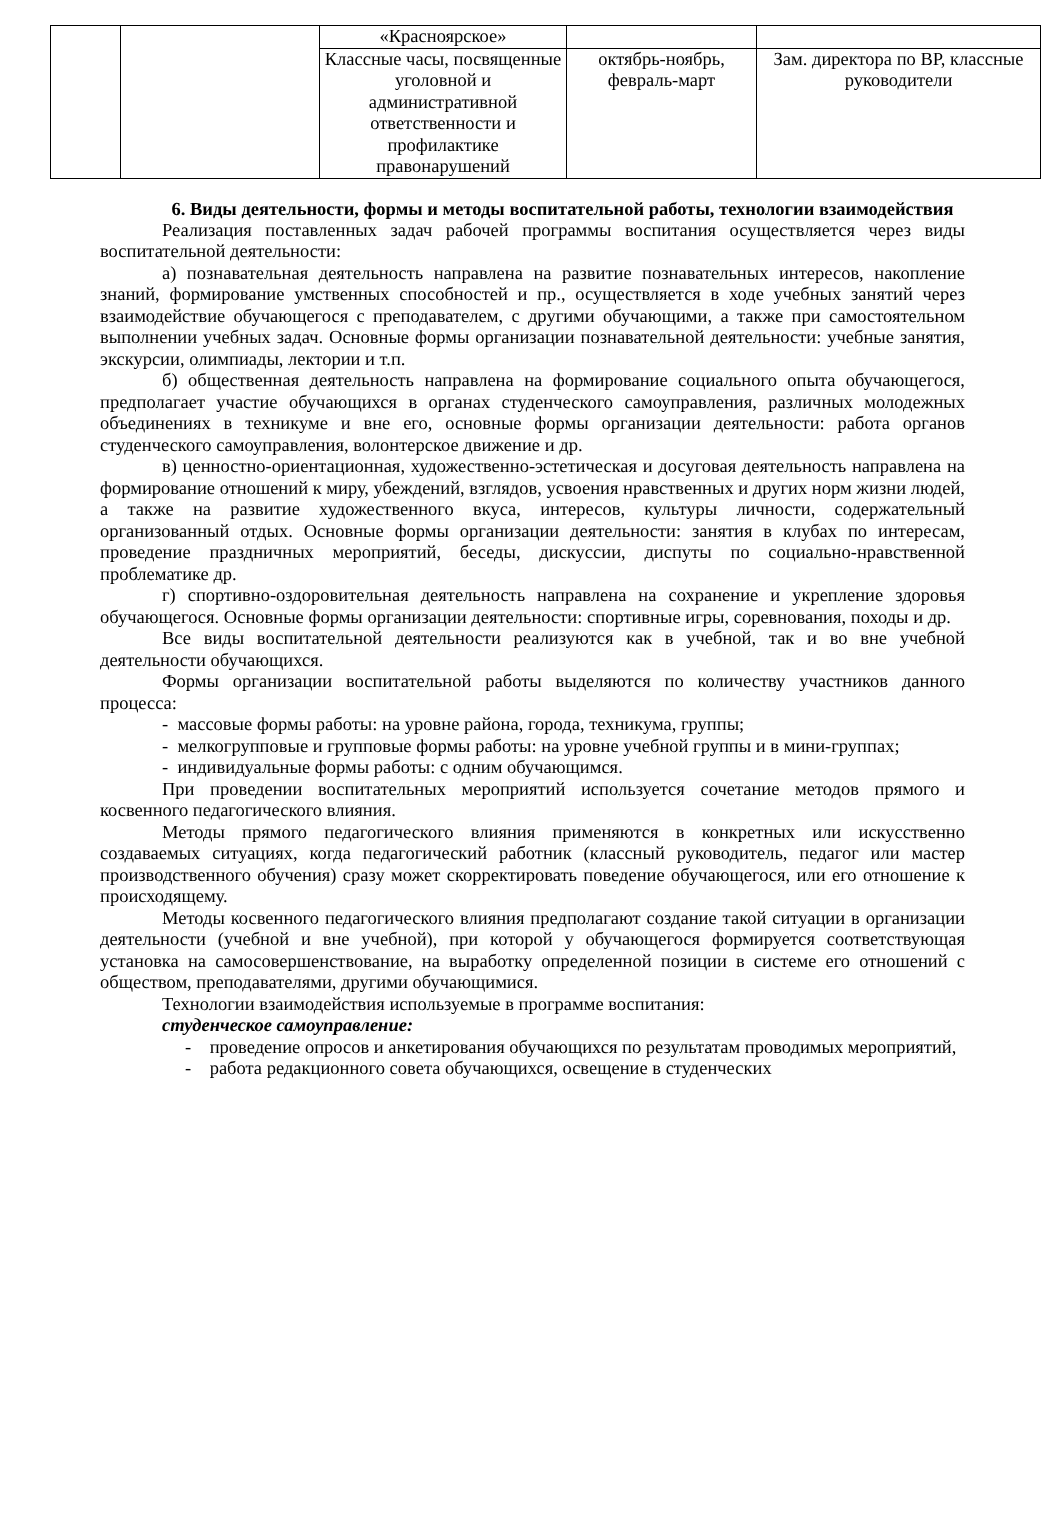| | | «Красноярское» | | |
| | | Классные часы, посвященные уголовной и административной ответственности и профилактике правонарушений | октябрь-ноябрь, февраль-март | Зам. директора по ВР, классные руководители |
6. Виды деятельности, формы и методы воспитательной работы, технологии взаимодействия
Реализация поставленных задач рабочей программы воспитания осуществляется через виды воспитательной деятельности:
а) познавательная деятельность направлена на развитие познавательных интересов, накопление знаний, формирование умственных способностей и пр., осуществляется в ходе учебных занятий через взаимодействие обучающегося с преподавателем, с другими обучающими, а также при самостоятельном выполнении учебных задач. Основные формы организации познавательной деятельности: учебные занятия, экскурсии, олимпиады, лектории и т.п.
б) общественная деятельность направлена на формирование социального опыта обучающегося, предполагает участие обучающихся в органах студенческого самоуправления, различных молодежных объединениях в техникуме и вне его, основные формы организации деятельности: работа органов студенческого самоуправления, волонтерское движение и др.
в) ценностно-ориентационная, художественно-эстетическая и досуговая деятельность направлена на формирование отношений к миру, убеждений, взглядов, усвоения нравственных и других норм жизни людей, а также на развитие художественного вкуса, интересов, культуры личности, содержательный организованный отдых. Основные формы организации деятельности: занятия в клубах по интересам, проведение праздничных мероприятий, беседы, дискуссии, диспуты по социально-нравственной проблематике др.
г) спортивно-оздоровительная деятельность направлена на сохранение и укрепление здоровья обучающегося. Основные формы организации деятельности: спортивные игры, соревнования, походы и др.
Все виды воспитательной деятельности реализуются как в учебной, так и во вне учебной деятельности обучающихся.
Формы организации воспитательной работы выделяются по количеству участников данного процесса:
- массовые формы работы: на уровне района, города, техникума, группы;
- мелкогрупповые и групповые формы работы: на уровне учебной группы и в мини-группах;
- индивидуальные формы работы: с одним обучающимся.
При проведении воспитательных мероприятий используется сочетание методов прямого и косвенного педагогического влияния.
Методы прямого педагогического влияния применяются в конкретных или искусственно создаваемых ситуациях, когда педагогический работник (классный руководитель, педагог или мастер производственного обучения) сразу может скорректировать поведение обучающегося, или его отношение к происходящему.
Методы косвенного педагогического влияния предполагают создание такой ситуации в организации деятельности (учебной и вне учебной), при которой у обучающегося формируется соответствующая установка на самосовершенствование, на выработку определенной позиции в системе его отношений с обществом, преподавателями, другими обучающимися.
Технологии взаимодействия используемые в программе воспитания:
студенческое самоуправление:
- проведение опросов и анкетирования обучающихся по результатам проводимых мероприятий,
- работа редакционного совета обучающихся, освещение в студенческих